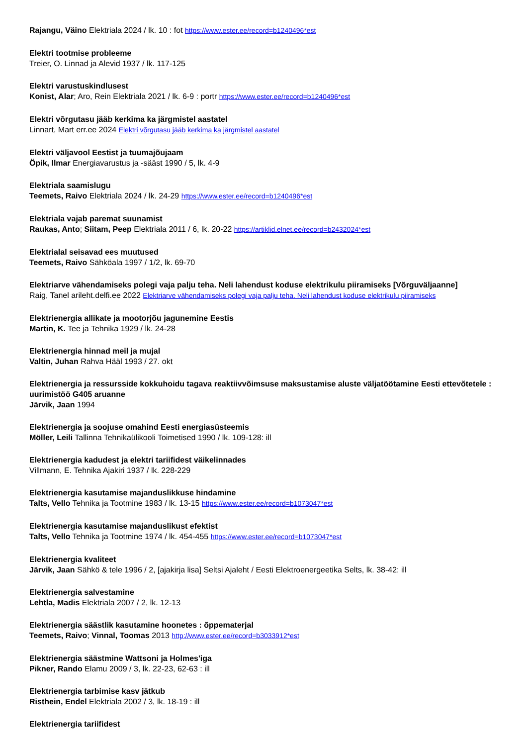Rajangu, Väino Elektriala 2024 / lk. 10 : fot https://www.ester.ee/record=b1240496*est
Elektri tootmise probleeme
Treier, O. Linnad ja Alevid 1937 / lk. 117-125
Elektri varustuskindlusest
Konist, Alar; Aro, Rein Elektriala 2021 / lk. 6-9 : portr https://www.ester.ee/record=b1240496*est
Elektri võrgutasu jääb kerkima ka järgmistel aastatel
Linnart, Mart err.ee 2024 Elektri võrgutasu jääb kerkima ka järgmistel aastatel
Elektri väljavool Eestist ja tuumajõujaam
Öpik, Ilmar Energiavarustus ja -sääst 1990 / 5, lk. 4-9
Elektriala saamislugu
Teemets, Raivo Elektriala 2024 / lk. 24-29 https://www.ester.ee/record=b1240496*est
Elektriala vajab paremat suunamist
Raukas, Anto; Siitam, Peep Elektriala 2011 / 6, lk. 20-22 https://artiklid.elnet.ee/record=b2432024*est
Elektrialal seisavad ees muutused
Teemets, Raivo Sähköala 1997 / 1/2, lk. 69-70
Elektriarve vähendamiseks polegi vaja palju teha. Neli lahendust koduse elektrikulu piiramiseks [Võrguväljaanne]
Raig, Tanel arileht.delfi.ee 2022 Elektriarve vähendamiseks polegi vaja palju teha. Neli lahendust koduse elektrikulu piiramiseks
Elektrienergia allikate ja mootorjõu jagunemine Eestis
Martin, K. Tee ja Tehnika 1929 / lk. 24-28
Elektrienergia hinnad meil ja mujal
Valtin, Juhan Rahva Hääl 1993 / 27. okt
Elektrienergia ja ressursside kokkuhoidu tagava reaktiivvõimsuse maksustamise aluste väljatöötamine Eesti ettevõtetele : uurimistöö G405 aruanne
Järvik, Jaan 1994
Elektrienergia ja soojuse omahind Eesti energiasüsteemis
Möller, Leili Tallinna Tehnikaülikooli Toimetised 1990 / lk. 109-128: ill
Elektrienergia kadudest ja elektri tariifidest väikelinnades
Villmann, E. Tehnika Ajakiri 1937 / lk. 228-229
Elektrienergia kasutamise majanduslikkuse hindamine
Talts, Vello Tehnika ja Tootmine 1983 / lk. 13-15 https://www.ester.ee/record=b1073047*est
Elektrienergia kasutamise majanduslikust efektist
Talts, Vello Tehnika ja Tootmine 1974 / lk. 454-455 https://www.ester.ee/record=b1073047*est
Elektrienergia kvaliteet
Järvik, Jaan Sähkö & tele 1996 / 2, [ajakirja lisa] Seltsi Ajaleht / Eesti Elektroenergeetika Selts, lk. 38-42: ill
Elektrienergia salvestamine
Lehtla, Madis Elektriala 2007 / 2, lk. 12-13
Elektrienergia säästlik kasutamine hoonetes : õppematerjal
Teemets, Raivo; Vinnal, Toomas 2013 http://www.ester.ee/record=b3033912*est
Elektrienergia säästmine Wattsoni ja Holmes'iga
Pikner, Rando Elamu 2009 / 3, lk. 22-23, 62-63 : ill
Elektrienergia tarbimise kasv jätkub
Risthein, Endel Elektriala 2002 / 3, lk. 18-19 : ill
Elektrienergia tariifidest